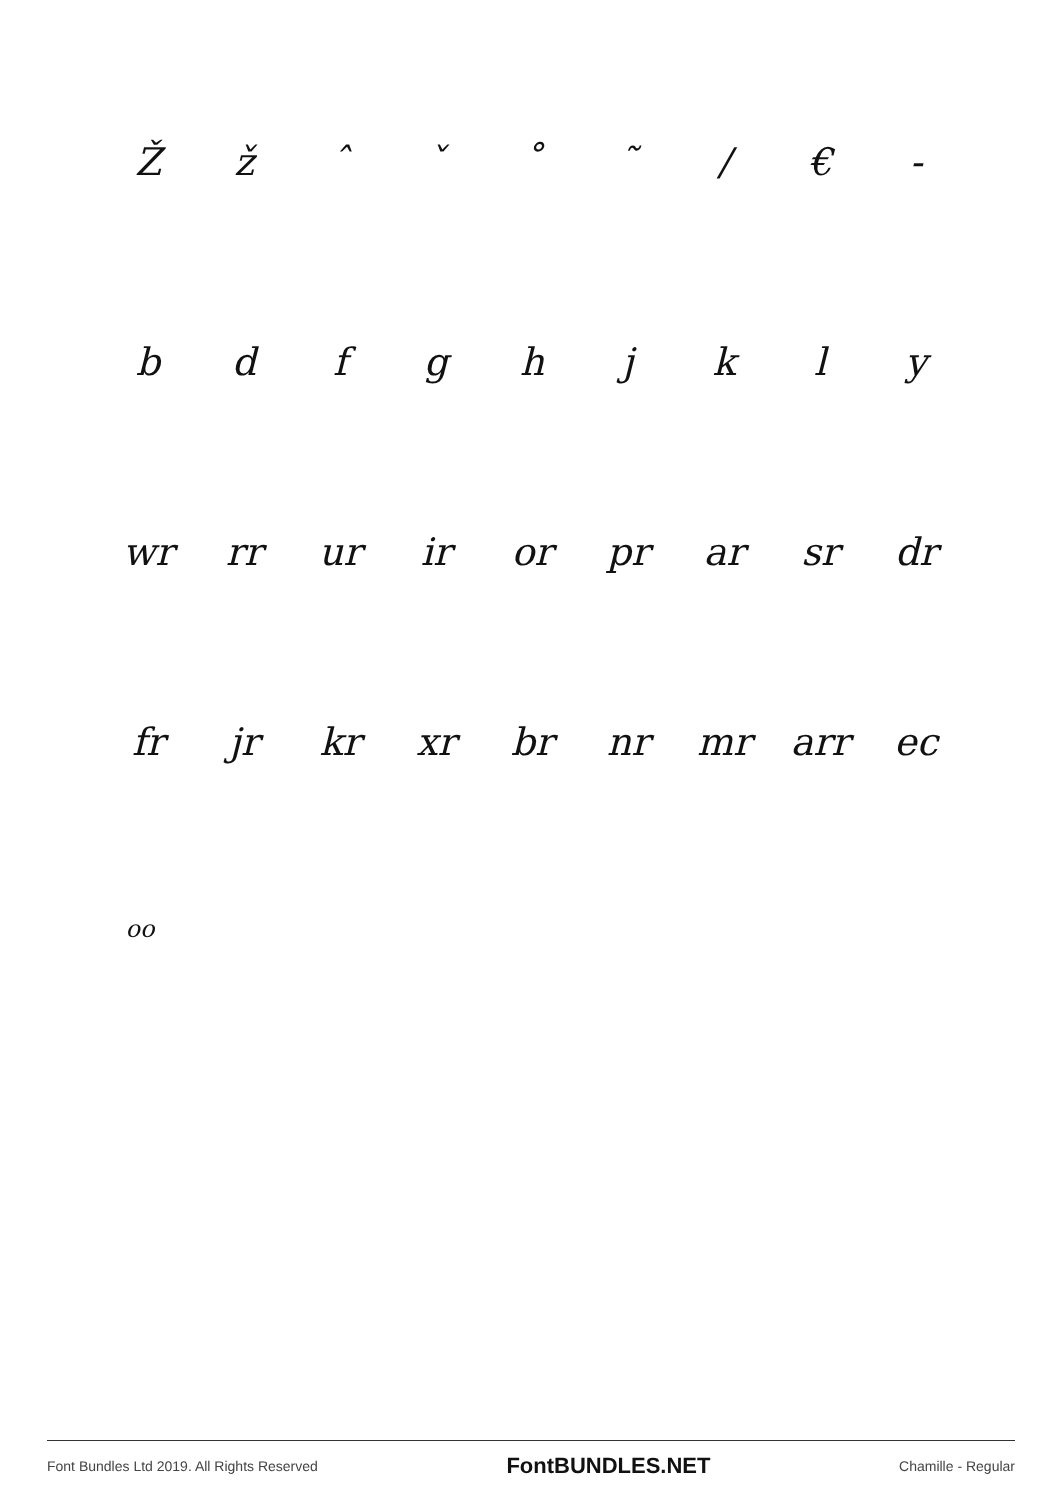Ž ž ˆ ˇ ˚ ˜ / € -
b d f g h j k l y
wr rr ur ir or pr ar sr dr
fr jr kr xr br nr mr arr ec
oo
Font Bundles Ltd 2019. All Rights Reserved FontBUNDLES.NET Chamille - Regular